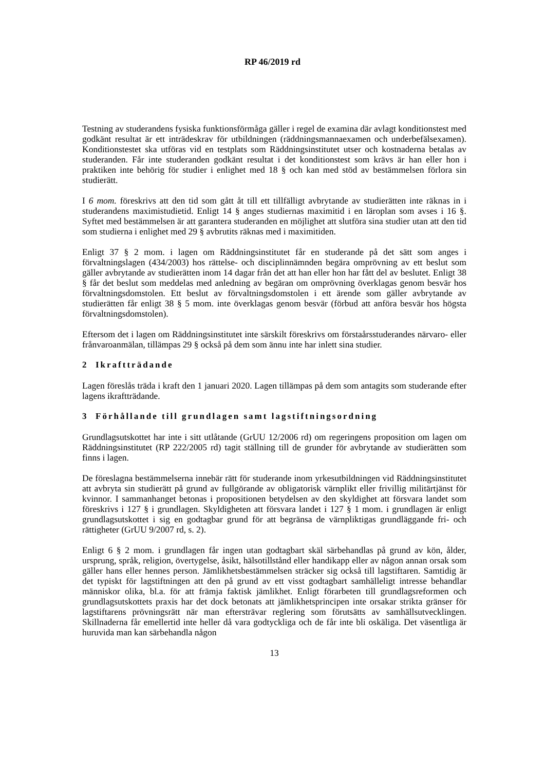RP 46/2019 rd
Testning av studerandens fysiska funktionsförmåga gäller i regel de examina där avlagt konditionstest med godkänt resultat är ett inträdeskrav för utbildningen (räddningsmannaexamen och underbefälsexamen). Konditionstestet ska utföras vid en testplats som Räddningsinstitutet utser och kostnaderna betalas av studeranden. Får inte studeranden godkänt resultat i det konditionstest som krävs är han eller hon i praktiken inte behörig för studier i enlighet med 18 § och kan med stöd av bestämmelsen förlora sin studierätt.
I 6 mom. föreskrivs att den tid som gått åt till ett tillfälligt avbrytande av studierätten inte räknas in i studerandens maximistudietid. Enligt 14 § anges studiernas maximitid i en läroplan som avses i 16 §. Syftet med bestämmelsen är att garantera studeranden en möjlighet att slutföra sina studier utan att den tid som studierna i enlighet med 29 § avbrutits räknas med i maximitiden.
Enligt 37 § 2 mom. i lagen om Räddningsinstitutet får en studerande på det sätt som anges i förvaltningslagen (434/2003) hos rättelse- och disciplinnämnden begära omprövning av ett beslut som gäller avbrytande av studierätten inom 14 dagar från det att han eller hon har fått del av beslutet. Enligt 38 § får det beslut som meddelas med anledning av begäran om omprövning överklagas genom besvär hos förvaltningsdomstolen. Ett beslut av förvaltningsdomstolen i ett ärende som gäller avbrytande av studierätten får enligt 38 § 5 mom. inte överklagas genom besvär (förbud att anföra besvär hos högsta förvaltningsdomstolen).
Eftersom det i lagen om Räddningsinstitutet inte särskilt föreskrivs om förstaårsstuderandes närvaro- eller frånvaroanmälan, tillämpas 29 § också på dem som ännu inte har inlett sina studier.
2 Ikraftträdande
Lagen föreslås träda i kraft den 1 januari 2020. Lagen tillämpas på dem som antagits som studerande efter lagens ikraftträdande.
3 Förhållande till grundlagen samt lagstiftningsordning
Grundlagsutskottet har inte i sitt utlåtande (GrUU 12/2006 rd) om regeringens proposition om lagen om Räddningsinstitutet (RP 222/2005 rd) tagit ställning till de grunder för avbrytande av studierätten som finns i lagen.
De föreslagna bestämmelserna innebär rätt för studerande inom yrkesutbildningen vid Räddningsinstitutet att avbryta sin studierätt på grund av fullgörande av obligatorisk värnplikt eller frivillig militärtjänst för kvinnor. I sammanhanget betonas i propositionen betydelsen av den skyldighet att försvara landet som föreskrivs i 127 § i grundlagen. Skyldigheten att försvara landet i 127 § 1 mom. i grundlagen är enligt grundlagsutskottet i sig en godtagbar grund för att begränsa de värnpliktigas grundläggande fri- och rättigheter (GrUU 9/2007 rd, s. 2).
Enligt 6 § 2 mom. i grundlagen får ingen utan godtagbart skäl särbehandlas på grund av kön, ålder, ursprung, språk, religion, övertygelse, åsikt, hälsotillstånd eller handikapp eller av någon annan orsak som gäller hans eller hennes person. Jämlikhetsbestämmelsen sträcker sig också till lagstiftaren. Samtidig är det typiskt för lagstiftningen att den på grund av ett visst godtagbart samhälleligt intresse behandlar människor olika, bl.a. för att främja faktisk jämlikhet. Enligt förarbeten till grundlagsreformen och grundlagsutskottets praxis har det dock betonats att jämlikhetsprincipen inte orsakar strikta gränser för lagstiftarens prövningsrätt när man eftersträvar reglering som förutsätts av samhällsutvecklingen. Skillnaderna får emellertid inte heller då vara godtyckliga och de får inte bli oskäliga. Det väsentliga är huruvida man kan särbehandla någon
13